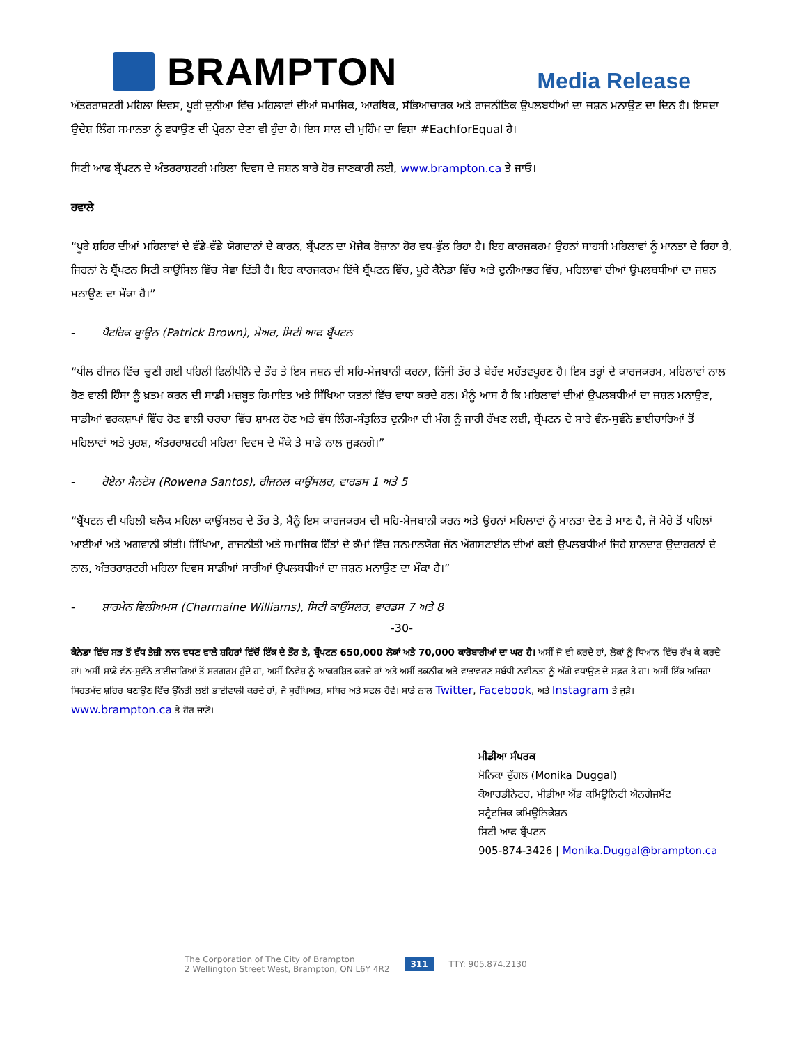BRAMPTON
Media Release
ਅੰਤਰਰਾਸ਼ਟਰੀ ਮਹਿਲਾ ਦਿਵਸ, ਪੂਰੀ ਦੁਨੀਆ ਵਿੱਚ ਮਹਿਲਾਵਾਂ ਦੀਆਂ ਸਮਾਜਿਕ, ਆਰਥਿਕ, ਸੱਭਿਆਚਾਰਕ ਅਤੇ ਰਾਜਨੀਤਿਕ ਉਪਲਬਧੀਆਂ ਦਾ ਜਸ਼ਨ ਮਨਾਉਣ ਦਾ ਦਿਨ ਹੈ। ਇਸਦਾ ਉਦੇਸ਼ ਲਿੰਗ ਸਮਾਨਤਾ ਨੂੰ ਵਧਾਉਣ ਦੀ ਪ੍ਰੇਰਨਾ ਦੇਣਾ ਵੀ ਹੁੰਦਾ ਹੈ। ਇਸ ਸਾਲ ਦੀ ਮੁਹਿੰਮ ਦਾ ਵਿਸ਼ਾ #EachforEqual ਹੈ।
ਸਿਟੀ ਆਫ ਬ੍ਰੈਂਪਟਨ ਦੇ ਅੰਤਰਰਾਸ਼ਟਰੀ ਮਹਿਲਾ ਦਿਵਸ ਦੇ ਜਸ਼ਨ ਬਾਰੇ ਹੋਰ ਜਾਣਕਾਰੀ ਲਈ, www.brampton.ca ਤੇ ਜਾਓ।
ਹਵਾਲੇ
“ਪੂਰੇ ਸ਼ਹਿਰ ਦੀਆਂ ਮਹਿਲਾਵਾਂ ਦੇ ਵੱਡੇ-ਵੱਡੇ ਯੋਗਦਾਨਾਂ ਦੇ ਕਾਰਨ, ਬ੍ਰੈਂਪਟਨ ਦਾ ਮੋਜੈਕ ਰੋਜ਼ਾਨਾ ਹੋਰ ਵਧ-ਫੁੱਲ ਰਿਹਾ ਹੈ। ਇਹ ਕਾਰਜਕਰਮ ਉਹਨਾਂ ਸਾਹਸੀ ਮਹਿਲਾਵਾਂ ਨੂੰ ਮਾਨਤਾ ਦੇ ਰਿਹਾ ਹੈ, ਜਿਹਨਾਂ ਨੇ ਬ੍ਰੈਂਪਟਨ ਸਿਟੀ ਕਾਉਂਸਿਲ ਵਿੱਚ ਸੇਵਾ ਦਿੱਤੀ ਹੈ। ਇਹ ਕਾਰਜਕਰਮ ਇੱਥੇ ਬ੍ਰੈਂਪਟਨ ਵਿੱਚ, ਪੂਰੇ ਕੈਨੇਡਾ ਵਿੱਚ ਅਤੇ ਦੁਨੀਆਭਰ ਵਿੱਚ, ਮਹਿਲਾਵਾਂ ਦੀਆਂ ਉਪਲਬਧੀਆਂ ਦਾ ਜਸ਼ਨ ਮਨਾਉਣ ਦਾ ਮੌਕਾ ਹੈ।”
- ਪੈਟਰਿਕ ਬ੍ਰਾਊਨ (Patrick Brown), ਮੇਅਰ, ਸਿਟੀ ਆਫ ਬ੍ਰੈਂਪਟਨ
“ਪੀਲ ਰੀਜਨ ਵਿੱਚ ਚੁਣੀ ਗਈ ਪਹਿਲੀ ਫਿਲੀਪੀਨੋ ਦੇ ਤੌਰ ਤੇ ਇਸ ਜਸ਼ਨ ਦੀ ਸਹਿ-ਮੇਜਬਾਨੀ ਕਰਨਾ, ਨਿੱਜੀ ਤੌਰ ਤੇ ਬੇਹੱਦ ਮਹੱਤਵਪੂਰਣ ਹੈ। ਇਸ ਤਰ੍ਹਾਂ ਦੇ ਕਾਰਜਕਰਮ, ਮਹਿਲਾਵਾਂ ਨਾਲ ਹੋਣ ਵਾਲੀ ਹਿੰਸਾ ਨੂੰ ਖ਼ਤਮ ਕਰਨ ਦੀ ਸਾਡੀ ਮਜ਼ਬੂਤ ਹਿਮਾਇਤ ਅਤੇ ਸਿੱਖਿਆ ਯਤਨਾਂ ਵਿੱਚ ਵਾਧਾ ਕਰਦੇ ਹਨ। ਮੈਨੂੰ ਆਸ ਹੈ ਕਿ ਮਹਿਲਾਵਾਂ ਦੀਆਂ ਉਪਲਬਧੀਆਂ ਦਾ ਜਸ਼ਨ ਮਨਾਉਣ, ਸਾਡੀਆਂ ਵਰਕਸ਼ਾਪਾਂ ਵਿੱਚ ਹੋਣ ਵਾਲੀ ਚਰਚਾ ਵਿੱਚ ਸ਼ਾਮਲ ਹੋਣ ਅਤੇ ਵੱਧ ਲਿੰਗ-ਸੰਤੁਲਿਤ ਦੁਨੀਆ ਦੀ ਮੰਗ ਨੂੰ ਜਾਰੀ ਰੱਖਣ ਲਈ, ਬ੍ਰੈਂਪਟਨ ਦੇ ਸਾਰੇ ਵੰਨ-ਸੁਵੰਨੇ ਭਾਈਚਾਰਿਆਂ ਤੋਂ ਮਹਿਲਾਵਾਂ ਅਤੇ ਪੁਰਸ਼, ਅੰਤਰਰਾਸ਼ਟਰੀ ਮਹਿਲਾ ਦਿਵਸ ਦੇ ਮੌਕੇ ਤੇ ਸਾਡੇ ਨਾਲ ਜੁੜਨਗੇ।”
- ਰੋਏਨਾ ਸੈਨਟੋਸ (Rowena Santos), ਰੀਜਨਲ ਕਾਉਂਸਲਰ, ਵਾਰਡਸ 1 ਅਤੇ 5
“ਬ੍ਰੈਂਪਟਨ ਦੀ ਪਹਿਲੀ ਬਲੈਕ ਮਹਿਲਾ ਕਾਉਂਸਲਰ ਦੇ ਤੌਰ ਤੇ, ਮੈਨੂੰ ਇਸ ਕਾਰਜਕਰਮ ਦੀ ਸਹਿ-ਮੇਜਬਾਨੀ ਕਰਨ ਅਤੇ ਉਹਨਾਂ ਮਹਿਲਾਵਾਂ ਨੂੰ ਮਾਨਤਾ ਦੇਣ ਤੇ ਮਾਣ ਹੈ, ਜੋ ਮੇਰੇ ਤੋਂ ਪਹਿਲਾਂ ਆਈਆਂ ਅਤੇ ਅਗਵਾਨੀ ਕੀਤੀ। ਸਿੱਖਿਆ, ਰਾਜਨੀਤੀ ਅਤੇ ਸਮਾਜਿਕ ਹਿੱਤਾਂ ਦੇ ਕੰਮਾਂ ਵਿੱਚ ਸਨਮਾਨਯੋਗ ਜੌਨ ਔਗਸਟਾਈਨ ਦੀਆਂ ਕਈ ਉਪਲਬਧੀਆਂ ਜਿਹੇ ਸ਼ਾਨਦਾਰ ਉਦਾਹਰਨਾਂ ਦੇ ਨਾਲ, ਅੰਤਰਰਾਸ਼ਟਰੀ ਮਹਿਲਾ ਦਿਵਸ ਸਾਡੀਆਂ ਸਾਰੀਆਂ ਉਪਲਬਧੀਆਂ ਦਾ ਜਸ਼ਨ ਮਨਾਉਣ ਦਾ ਮੌਕਾ ਹੈ।”
- ਸ਼ਾਰਮੇਨ ਵਿਲੀਅਮਸ (Charmaine Williams), ਸਿਟੀ ਕਾਉਂਸਲਰ, ਵਾਰਡਸ 7 ਅਤੇ 8
-30-
ਕੈਨੇਡਾ ਵਿੱਚ ਸਭ ਤੋਂ ਵੱਧ ਤੇਜ਼ੀ ਨਾਲ ਵਧਣ ਵਾਲੇ ਸ਼ਹਿਰਾਂ ਵਿੱਚੋਂ ਇੱਕ ਦੇ ਤੌਰ ਤੇ, ਬ੍ਰੈਂਪਟਨ 650,000 ਲੋਕਾਂ ਅਤੇ 70,000 ਕਾਰੋਬਾਰੀਆਂ ਦਾ ਘਰ ਹੈ। ਅਸੀਂ ਜੋ ਵੀ ਕਰਦੇ ਹਾਂ, ਲੋਕਾਂ ਨੂੰ ਧਿਆਨ ਵਿੱਚ ਰੱਖ ਕੇ ਕਰਦੇ ਹਾਂ। ਅਸੀਂ ਸਾਡੇ ਵੰਨ-ਸੁਵੰਨੇ ਭਾਈਚਾਰਿਆਂ ਤੋਂ ਸਰਗਰਮ ਹੁੰਦੇ ਹਾਂ, ਅਸੀਂ ਨਿਵੇਸ਼ ਨੂੰ ਆਕਰਸ਼ਿਤ ਕਰਦੇ ਹਾਂ ਅਤੇ ਅਸੀਂ ਤਕਨੀਕ ਅਤੇ ਵਾਤਾਵਰਣ ਸਬੰਧੀ ਨਵੀਨਤਾ ਨੂੰ ਅੱਗੇ ਵਧਾਉਣ ਦੇ ਸਫ਼ਰ ਤੇ ਹਾਂ। ਅਸੀਂ ਇੱਕ ਅਜਿਹਾ ਸਿਹਤਮੰਦ ਸ਼ਹਿਰ ਬਣਾਉਣ ਵਿੱਚ ਉੱਨਤੀ ਲਈ ਭਾਈਵਾਲੀ ਕਰਦੇ ਹਾਂ, ਜੋ ਸੁਰੱਖਿਅਤ, ਸਥਿਰ ਅਤੇ ਸਫਲ ਹੋਵੇ। ਸਾਡੇ ਨਾਲ Twitter, Facebook, ਅਤੇ Instagram ਤੇ ਜੁੜੋ। www.brampton.ca ਤੇ ਹੋਰ ਜਾਣੋ।
ਮੀਡੀਆ ਸੰਪਰਕ
ਮੋਨਿਕਾ ਦੁੱਗਲ (Monika Duggal)
ਕੋਆਰਡੀਨੇਟਰ, ਮੀਡੀਆ ਐਂਡ ਕਮਿਊਨਿਟੀ ਐਨਗੇਜਮੈਂਟ
ਸਟ੍ਰੈਟਜਿਕ ਕਮਿਊਨਿਕੇਸ਼ਨ
ਸਿਟੀ ਆਫ ਬ੍ਰੈਂਪਟਨ
905-874-3426 | Monika.Duggal@brampton.ca
The Corporation of The City of Brampton
2 Wellington Street West, Brampton, ON L6Y 4R2
311
TTY: 905.874.2130